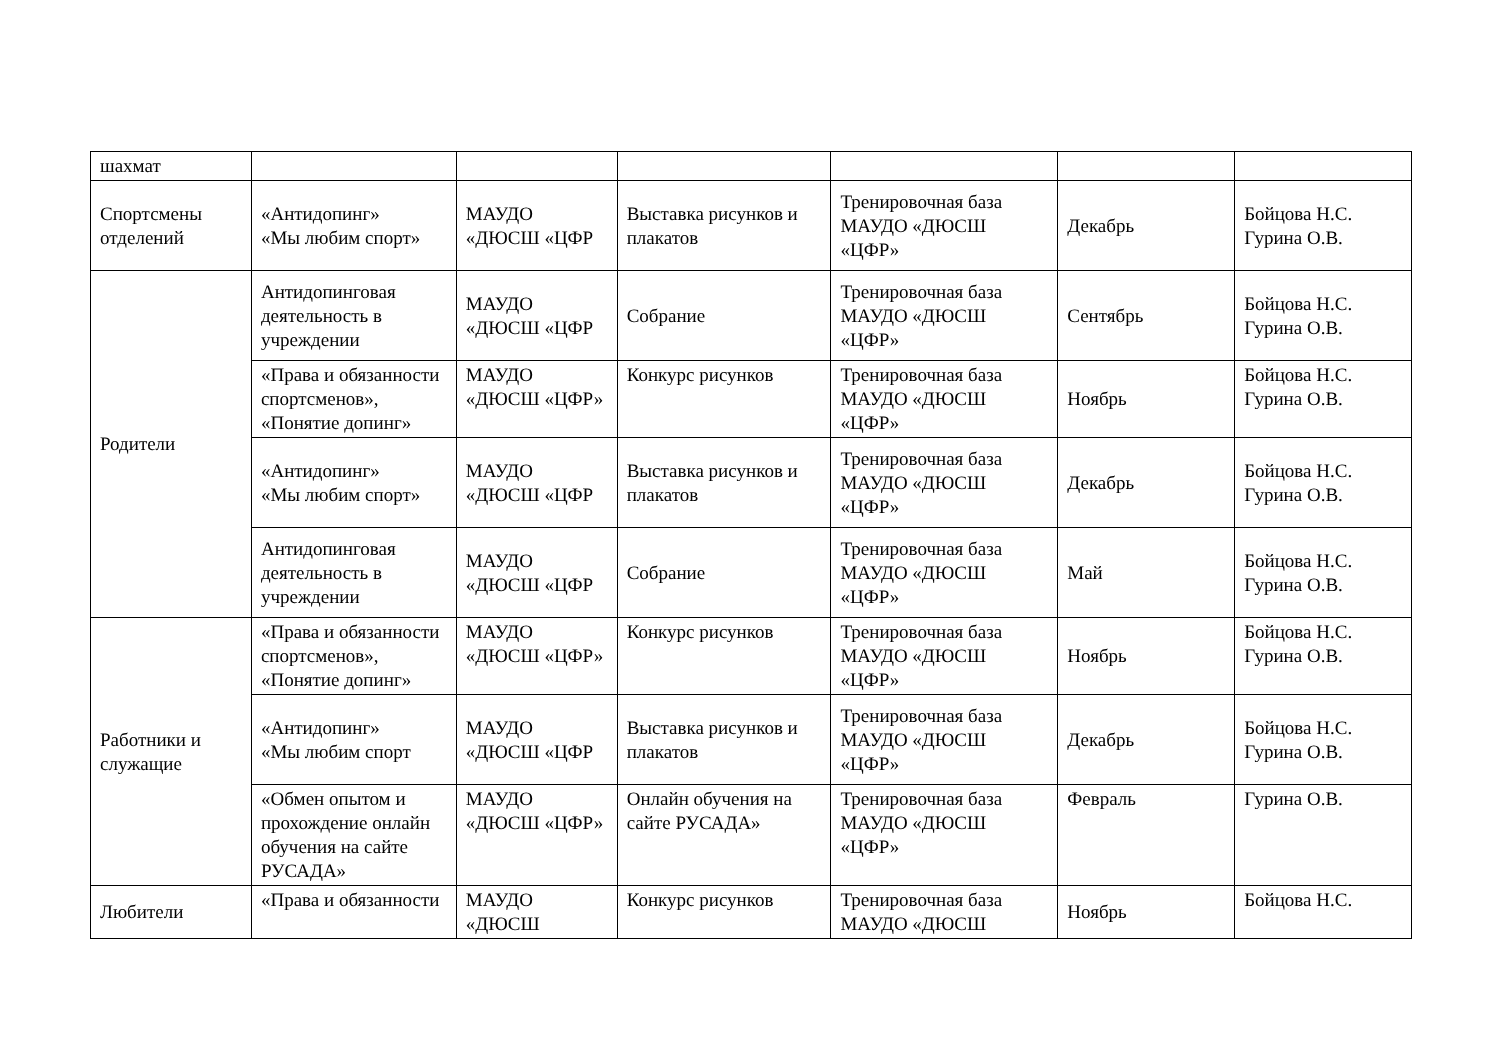| шахмат | | | | | | |
| Спортсмены отделений | «Антидопинг» «Мы любим спорт» | МАУДО «ДЮСШ «ЦФР | Выставка рисунков и плакатов | Тренировочная база МАУДО «ДЮСШ «ЦФР» | Декабрь | Бойцова Н.С. Гурина О.В. |
| Родители | Антидопинговая деятельность в учреждении | МАУДО «ДЮСШ «ЦФР | Собрание | Тренировочная база МАУДО «ДЮСШ «ЦФР» | Сентябрь | Бойцова Н.С. Гурина О.В. |
| | «Права и обязанности спортсменов», «Понятие допинг» | МАУДО «ДЮСШ «ЦФР» | Конкурс рисунков | Тренировочная база МАУДО «ДЮСШ «ЦФР» | Ноябрь | Бойцова Н.С. Гурина О.В. |
| | «Антидопинг» «Мы любим спорт» | МАУДО «ДЮСШ «ЦФР | Выставка рисунков и плакатов | Тренировочная база МАУДО «ДЮСШ «ЦФР» | Декабрь | Бойцова Н.С. Гурина О.В. |
| | Антидопинговая деятельность в учреждении | МАУДО «ДЮСШ «ЦФР | Собрание | Тренировочная база МАУДО «ДЮСШ «ЦФР» | Май | Бойцова Н.С. Гурина О.В. |
| Работники и служащие | «Права и обязанности спортсменов», «Понятие допинг» | МАУДО «ДЮСШ «ЦФР» | Конкурс рисунков | Тренировочная база МАУДО «ДЮСШ «ЦФР» | Ноябрь | Бойцова Н.С. Гурина О.В. |
| | «Антидопинг» «Мы любим спорт | МАУДО «ДЮСШ «ЦФР | Выставка рисунков и плакатов | Тренировочная база МАУДО «ДЮСШ «ЦФР» | Декабрь | Бойцова Н.С. Гурина О.В. |
| | «Обмен опытом и прохождение онлайн обучения на сайте РУСАДА» | МАУДО «ДЮСШ «ЦФР» | Онлайн обучения на сайте РУСАДА» | Тренировочная база МАУДО «ДЮСШ «ЦФР» | Февраль | Гурина О.В. |
| Любители | «Права и обязанности | МАУДО «ДЮСШ | Конкурс рисунков | Тренировочная база МАУДО «ДЮСШ | Ноябрь | Бойцова Н.С. |